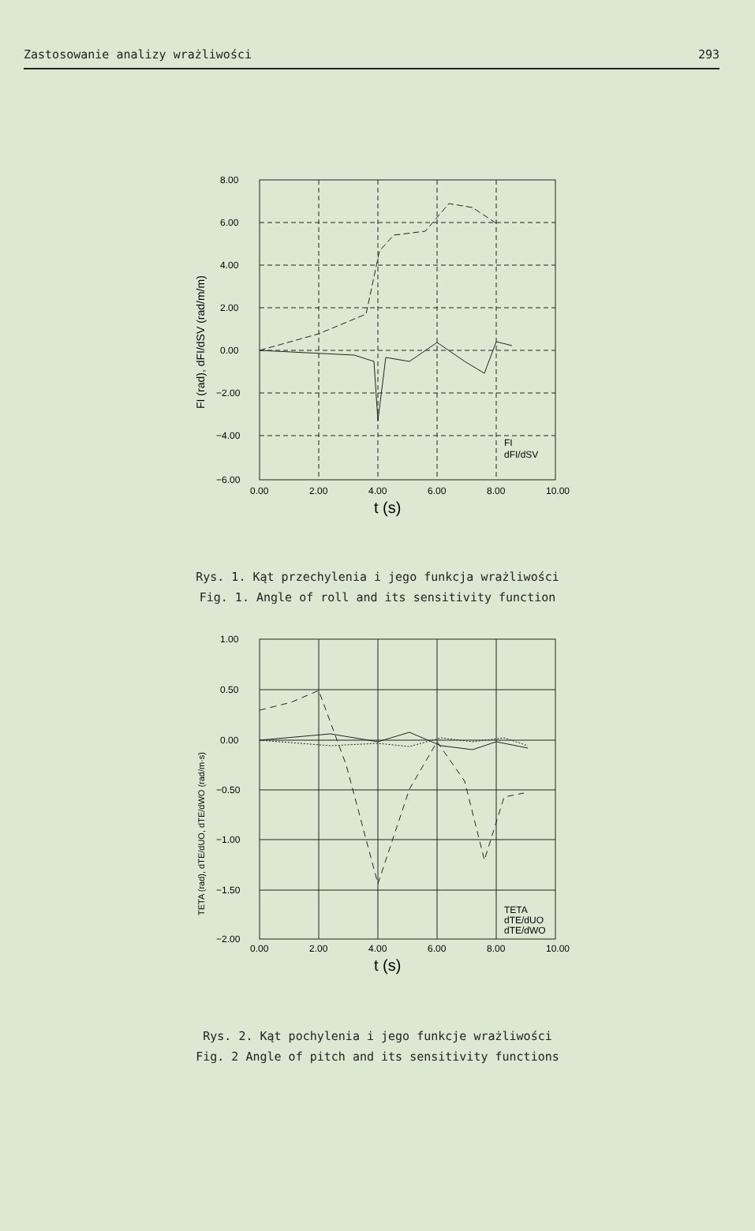Zastosowanie analizy wrażliwości 293
8.00
6.00
4.00
2.00
0.00
−2.00
−4.00
−6.00
0.00
2.00
4.00
6.00
8.00
10.00
FI
dFI/dSV
t (s)
FI (rad), dFI/dSV (rad/m/m)
Rys. 1. Kąt przechylenia i jego funkcja wrażliwości
Fig. 1. Angle of roll and its sensitivity function
1.00
0.50
0.00
−0.50
−1.00
−1.50
−2.00
0.00
2.00
4.00
6.00
8.00
10.00
TETA
dTE/dUO
dTE/dWO
t (s)
TETA (rad), dTE/dUO, dTE/dWO (rad/m·s)
Rys. 2. Kąt pochylenia i jego funkcje wrażliwości
Fig. 2 Angle of pitch and its sensitivity functions